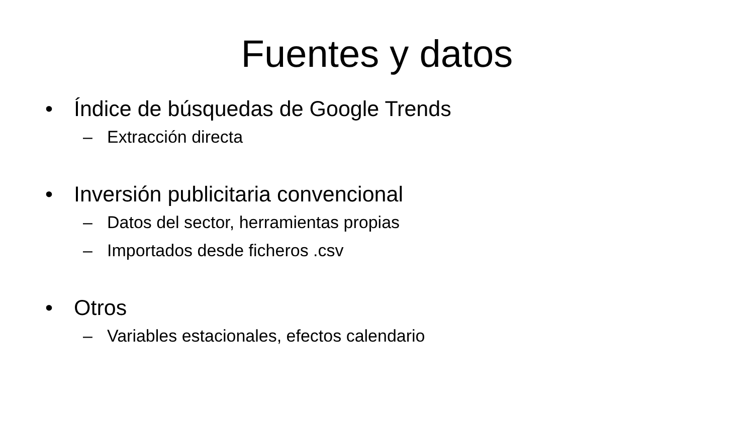Fuentes y datos
• Índice de búsquedas de Google Trends
– Extracción directa
• Inversión publicitaria convencional
– Datos del sector, herramientas propias
– Importados desde ficheros .csv
• Otros
– Variables estacionales, efectos calendario